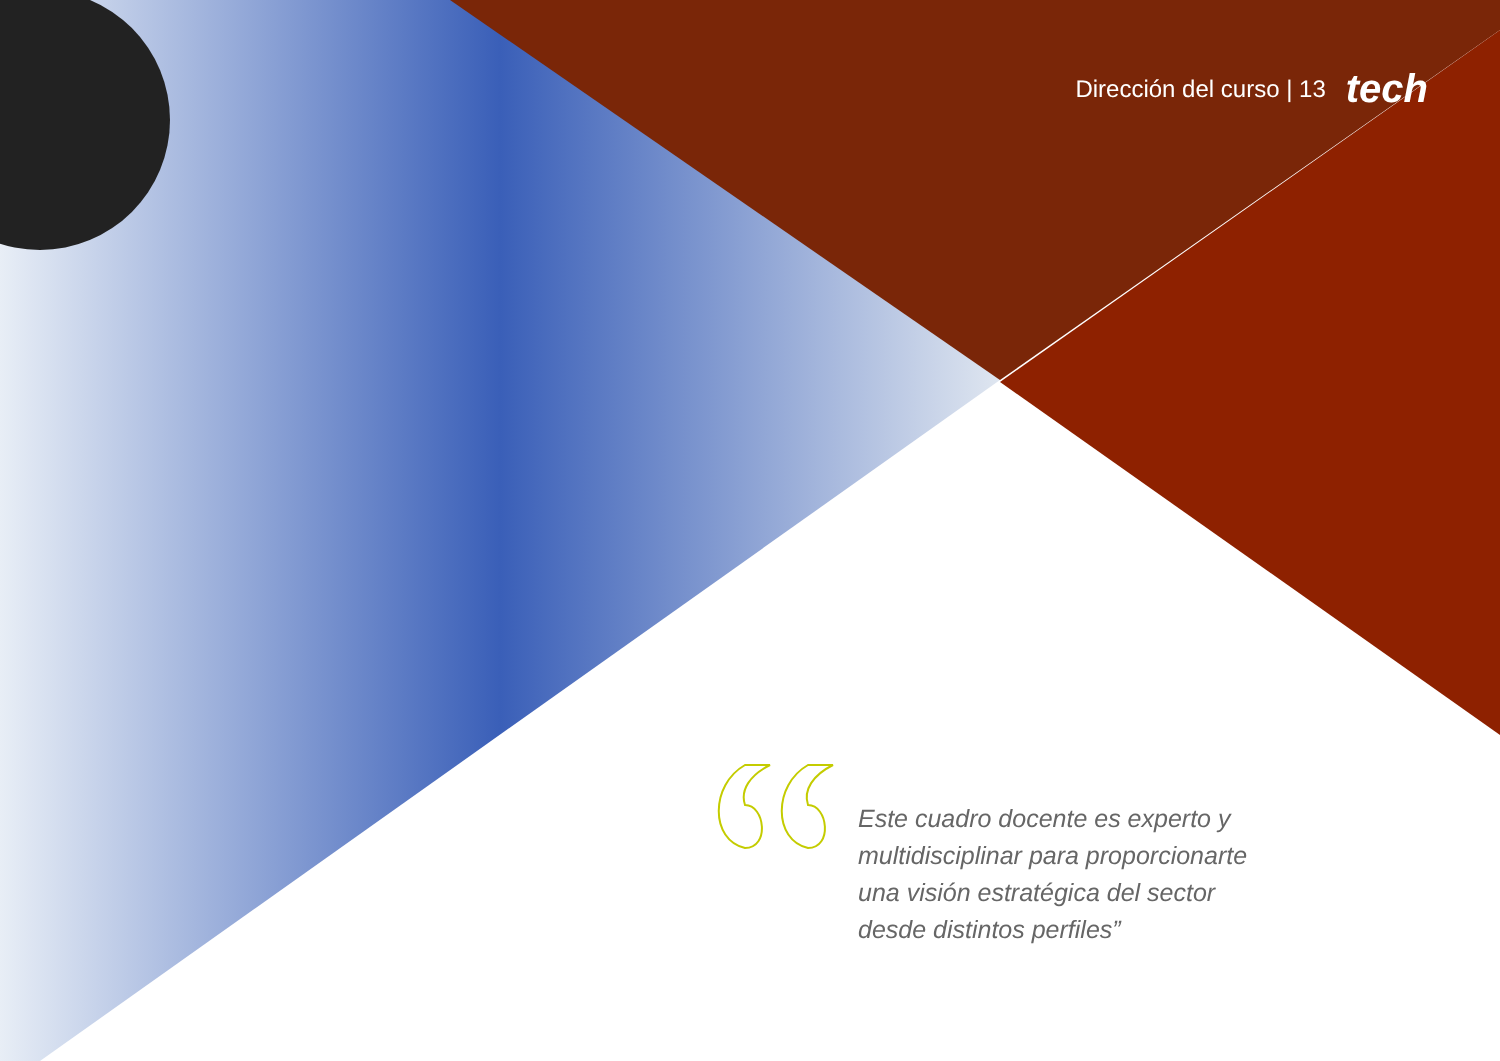Dirección del curso | 13 tech
Este cuadro docente es experto y multidisciplinar para proporcionarte una visión estratégica del sector desde distintos perfiles”